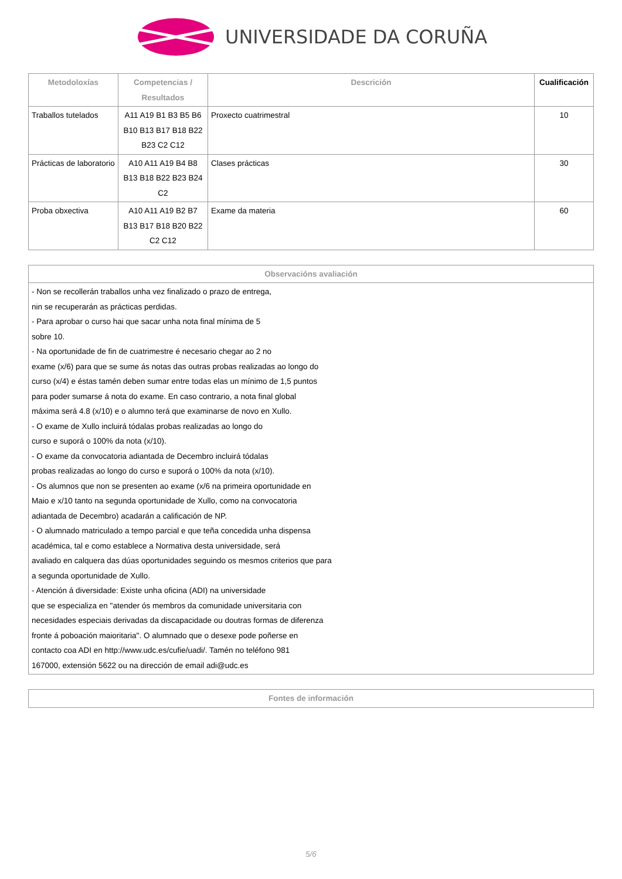UNIVERSIDADE DA CORUÑA
| Metodoloxías | Competencias / Resultados | Descrición | Cualificación |
| --- | --- | --- | --- |
| Traballos tutelados | A11 A19 B1 B3 B5 B6 B10 B13 B17 B18 B22 B23 C2 C12 | Proxecto cuatrimestral | 10 |
| Prácticas de laboratorio | A10 A11 A19 B4 B8 B13 B18 B22 B23 B24 C2 | Clases prácticas | 30 |
| Proba obxectiva | A10 A11 A19 B2 B7 B13 B17 B18 B20 B22 C2 C12 | Exame da materia | 60 |
| Observacións avaliación |
| --- |
| - Non se recollerán traballos unha vez finalizado o prazo de entrega, nin se recuperarán as prácticas perdidas. - Para aprobar o curso hai que sacar unha nota final mínima de 5 sobre 10. - Na oportunidade de fin de cuatrimestre é necesario chegar ao 2 no exame (x/6) para que se sume ás notas das outras probas realizadas ao longo do curso (x/4) e éstas tamén deben sumar entre todas elas un mínimo de 1,5 puntos para poder sumarse á nota do exame. En caso contrario, a nota final global máxima será 4.8 (x/10) e o alumno terá que examinarse de novo en Xullo. - O exame de Xullo incluirá tódalas probas realizadas ao longo do curso e suporá o 100% da nota (x/10). - O exame da convocatoria adiantada de Decembro incluirá tódalas probas realizadas ao longo do curso e suporá o 100% da nota (x/10). - Os alumnos que non se presenten ao exame (x/6 na primeira oportunidade en Maio e x/10 tanto na segunda oportunidade de Xullo, como na convocatoria adiantada de Decembro) acadarán a calificación de NP. - O alumnado matriculado a tempo parcial e que teña concedida unha dispensa académica, tal e como establece a Normativa desta universidade, será avaliado en calquera das dúas oportunidades seguindo os mesmos criterios que para a segunda oportunidade de Xullo. - Atención á diversidade: Existe unha oficina (ADI) na universidade que se especializa en "atender ós membros da comunidade universitaria con necesidades especiais derivadas da discapacidade ou doutras formas de diferenza fronte á poboación maioritaria". O alumnado que o desexe pode poñerse en contacto coa ADI en http://www.udc.es/cufie/uadi/. Tamén no teléfono 981 167000, extensión 5622 ou na dirección de email adi@udc.es |
| Fontes de información |
| --- |
5/6